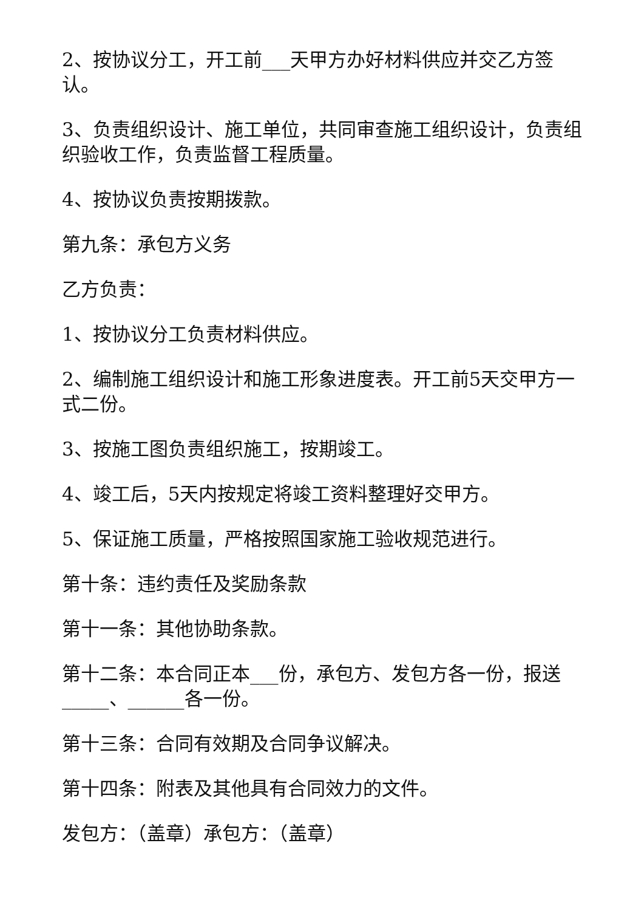2、按协议分工，开工前___天甲方办好材料供应并交乙方签认。
3、负责组织设计、施工单位，共同审查施工组织设计，负责组织验收工作，负责监督工程质量。
4、按协议负责按期拨款。
第九条：承包方义务
乙方负责：
1、按协议分工负责材料供应。
2、编制施工组织设计和施工形象进度表。开工前5天交甲方一式二份。
3、按施工图负责组织施工，按期竣工。
4、竣工后，5天内按规定将竣工资料整理好交甲方。
5、保证施工质量，严格按照国家施工验收规范进行。
第十条：违约责任及奖励条款
第十一条：其他协助条款。
第十二条：本合同正本___份，承包方、发包方各一份，报送_____、______各一份。
第十三条：合同有效期及合同争议解决。
第十四条：附表及其他具有合同效力的文件。
发包方：（盖章）承包方：（盖章）